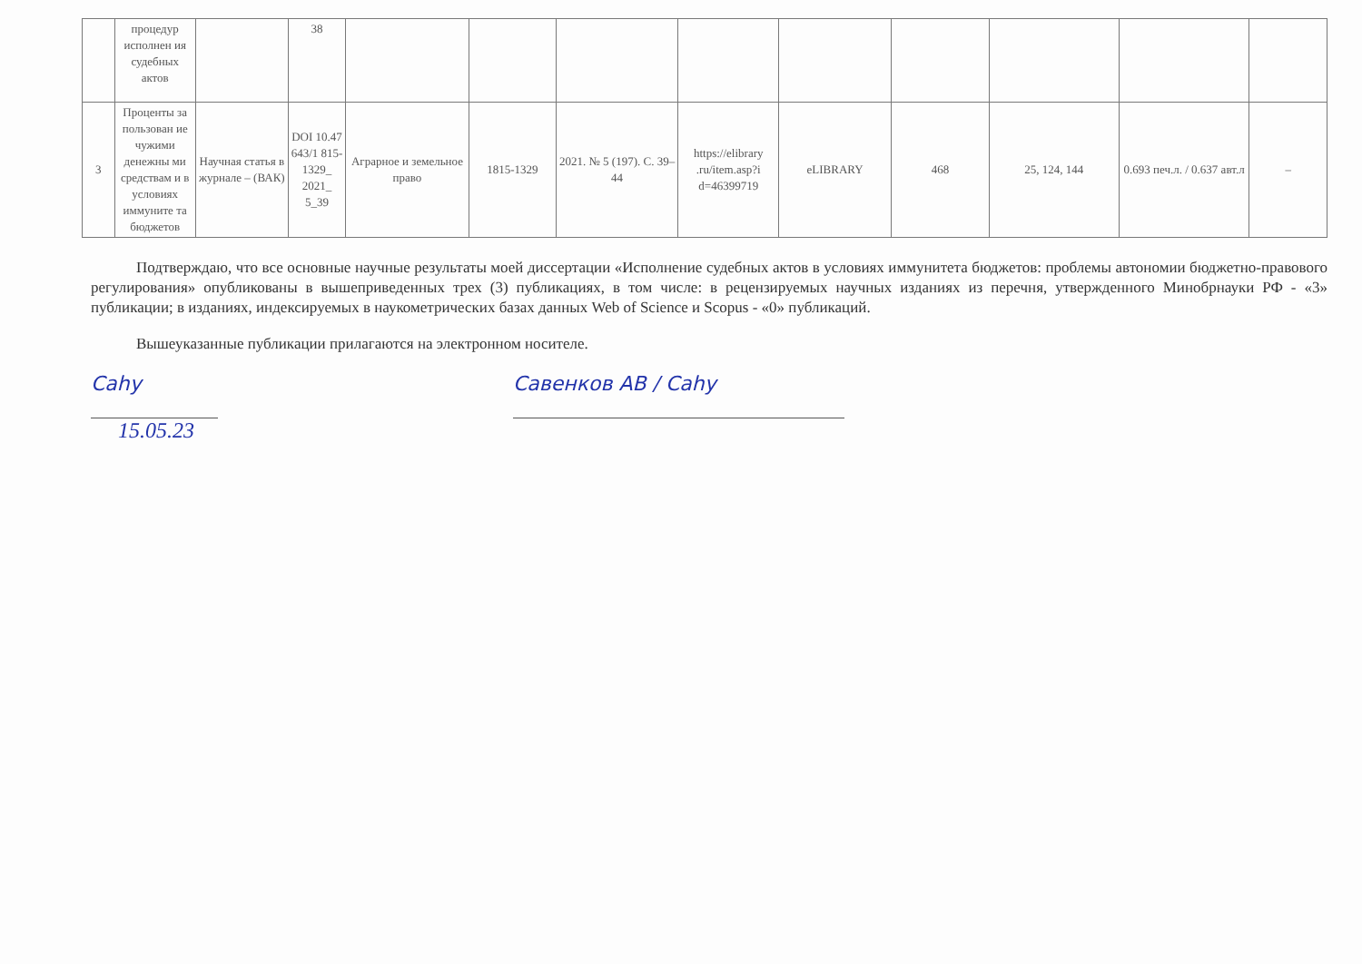| | процедур исполнен ия судебных актов | | 38 | | | | | | | | | |
| 3 | Проценты за пользован ие чужими денежны ми средствам и в условиях иммуните та бюджетов | Научная статья в журнале – (ВАК) | DOI 10.47 643/1 815-1329_ 2021_ 5_39 | Аграрное и земельное право | 1815-1329 | 2021. № 5 (197). С. 39–44 | https://elibrary .ru/item.asp?i d=46399719 | eLIBRARY | 468 | 25, 124, 144 | 0.693 печ.л. / 0.637 авт.л | – |
Подтверждаю, что все основные научные результаты моей диссертации «Исполнение судебных актов в условиях иммунитета бюджетов: проблемы автономии бюджетно-правового регулирования» опубликованы в вышеприведенных трех (3) публикациях, в том числе: в рецензируемых научных изданиях из перечня, утвержденного Минобрнауки РФ - «3» публикации; в изданиях, индексируемых в наукометрических базах данных Web of Science и Scopus - «0» публикаций.
Вышеуказанные публикации прилагаются на электронном носителе.
Cahy Савенков АВ / Cahy
15.05.23